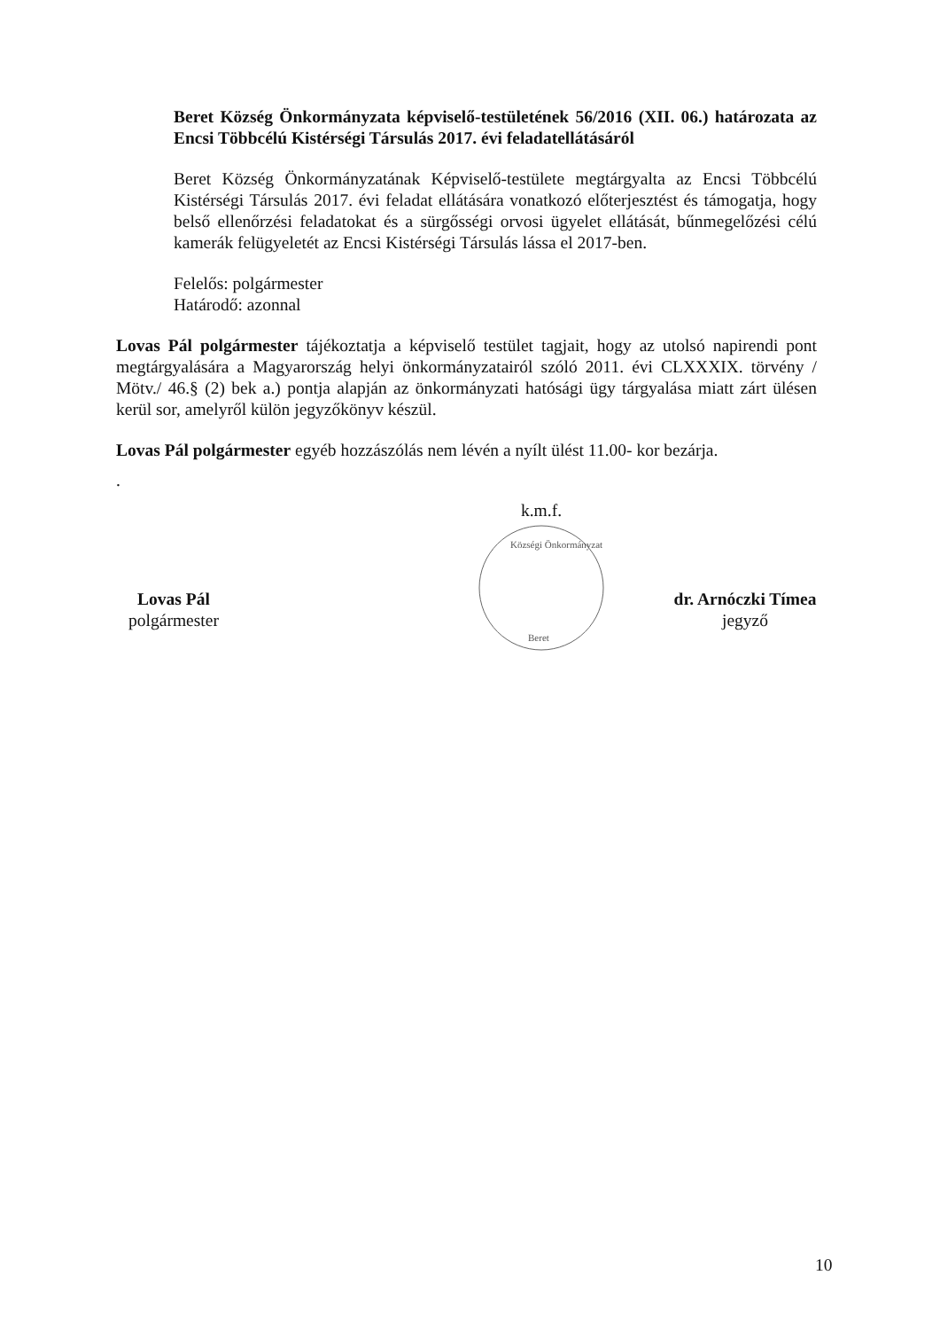Beret Község Önkormányzata képviselő-testületének 56/2016 (XII. 06.) határozata az Encsi Többcélú Kistérségi Társulás 2017. évi feladatellátásáról
Beret Község Önkormányzatának Képviselő-testülete megtárgyalta az Encsi Többcélú Kistérségi Társulás 2017. évi feladat ellátására vonatkozó előterjesztést és támogatja, hogy belső ellenőrzési feladatokat és a sürgősségi orvosi ügyelet ellátását, bűnmegelőzési célú kamerák felügyeletét az Encsi Kistérségi Társulás lássa el 2017-ben.
Felelős: polgármester
Határodő: azonnal
Lovas Pál polgármester tájékoztatja a képviselő testület tagjait, hogy az utolsó napirendi pont megtárgyalására a Magyarország helyi önkormányzatairól szóló 2011. évi CLXXXIX. törvény / Mötv./ 46.§ (2) bek a.) pontja alapján az önkormányzati hatósági ügy tárgyalása miatt zárt ülésen kerül sor, amelyről külön jegyzőkönyv készül.
Lovas Pál polgármester egyéb hozzászólás nem lévén a nyílt ülést 11.00- kor bezárja.
.
Lovas Pál
polgármester
k.m.f.
Községi Önkormányzat
Beret
dr. Arnóczki Tímea
jegyző
10